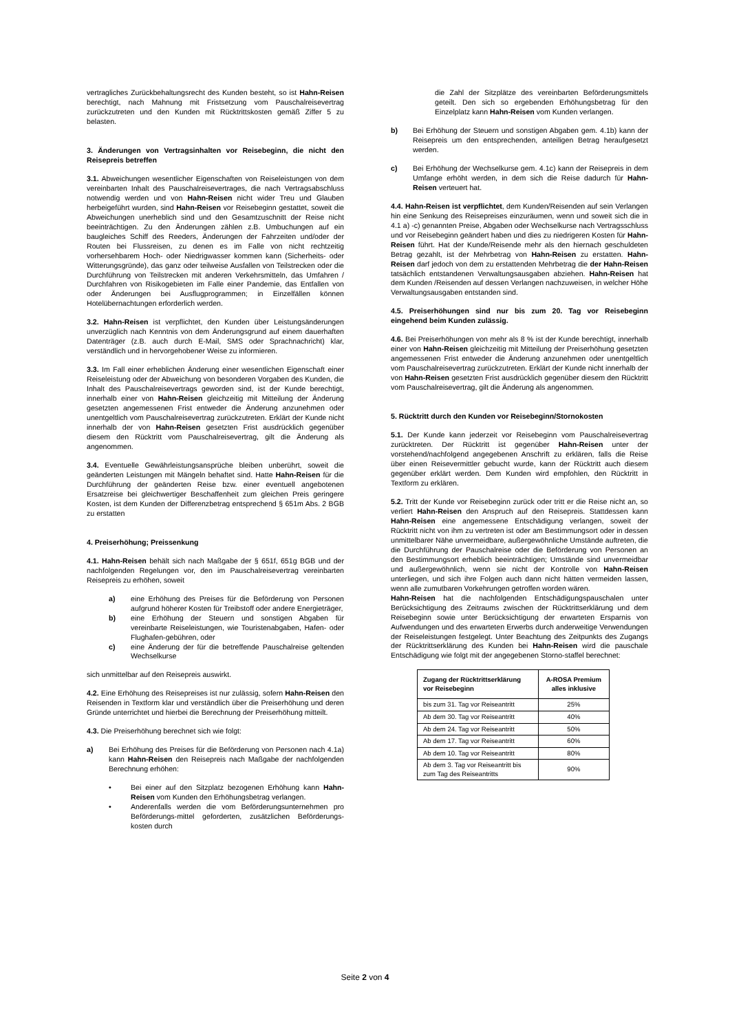vertragliches Zurückbehaltungsrecht des Kunden besteht, so ist Hahn-Reisen berechtigt, nach Mahnung mit Fristsetzung vom Pauschalreisevertrag zurückzutreten und den Kunden mit Rücktrittskosten gemäß Ziffer 5 zu belasten.
3. Änderungen von Vertragsinhalten vor Reisebeginn, die nicht den Reisepreis betreffen
3.1. Abweichungen wesentlicher Eigenschaften von Reiseleistungen von dem vereinbarten Inhalt des Pauschalreisevertrages, die nach Vertragsabschluss notwendig werden und von Hahn-Reisen nicht wider Treu und Glauben herbeigeführt wurden, sind Hahn-Reisen vor Reisebeginn gestattet, soweit die Abweichungen unerheblich sind und den Gesamtzuschnitt der Reise nicht beeinträchtigen. Zu den Änderungen zählen z.B. Umbuchungen auf ein baugleiches Schiff des Reeders, Änderungen der Fahrzeiten und/oder der Routen bei Flussreisen, zu denen es im Falle von nicht rechtzeitig vorhersehbarem Hoch- oder Niedrigwasser kommen kann (Sicherheits- oder Witterungsgründe), das ganz oder teilweise Ausfallen von Teilstrecken oder die Durchführung von Teilstrecken mit anderen Verkehrsmitteln, das Umfahren / Durchfahren von Risikogebieten im Falle einer Pandemie, das Entfallen von oder Änderungen bei Ausflugprogrammen; in Einzelfällen können Hotelübernachtungen erforderlich werden.
3.2. Hahn-Reisen ist verpflichtet, den Kunden über Leistungsänderungen unverzüglich nach Kenntnis von dem Änderungsgrund auf einem dauerhaften Datenträger (z.B. auch durch E-Mail, SMS oder Sprachnachricht) klar, verständlich und in hervorgehobener Weise zu informieren.
3.3. Im Fall einer erheblichen Änderung einer wesentlichen Eigenschaft einer Reiseleistung oder der Abweichung von besonderen Vorgaben des Kunden, die Inhalt des Pauschalreisevertrags geworden sind, ist der Kunde berechtigt, innerhalb einer von Hahn-Reisen gleichzeitig mit Mitteilung der Änderung gesetzten angemessenen Frist entweder die Änderung anzunehmen oder unentgeltlich vom Pauschalreisevertrag zurückzutreten. Erklärt der Kunde nicht innerhalb der von Hahn-Reisen gesetzten Frist ausdrücklich gegenüber diesem den Rücktritt vom Pauschalreisevertrag, gilt die Änderung als angenommen.
3.4. Eventuelle Gewährleistungsansprüche bleiben unberührt, soweit die geänderten Leistungen mit Mängeln behaftet sind. Hatte Hahn-Reisen für die Durchführung der geänderten Reise bzw. einer eventuell angebotenen Ersatzreise bei gleichwertiger Beschaffenheit zum gleichen Preis geringere Kosten, ist dem Kunden der Differenzbetrag entsprechend § 651m Abs. 2 BGB zu erstatten
4. Preiserhöhung; Preissenkung
4.1. Hahn-Reisen behält sich nach Maßgabe der § 651f, 651g BGB und der nachfolgenden Regelungen vor, den im Pauschalreisevertrag vereinbarten Reisepreis zu erhöhen, soweit
a) eine Erhöhung des Preises für die Beförderung von Personen aufgrund höherer Kosten für Treibstoff oder andere Energieträger,
b) eine Erhöhung der Steuern und sonstigen Abgaben für vereinbarte Reiseleistungen, wie Touristenabgaben, Hafen- oder Flughafen-gebühren, oder
c) eine Änderung der für die betreffende Pauschalreise geltenden Wechselkurse
sich unmittelbar auf den Reisepreis auswirkt.
4.2. Eine Erhöhung des Reisepreises ist nur zulässig, sofern Hahn-Reisen den Reisenden in Textform klar und verständlich über die Preiserhöhung und deren Gründe unterrichtet und hierbei die Berechnung der Preiserhöhung mitteilt.
4.3. Die Preiserhöhung berechnet sich wie folgt:
a) Bei Erhöhung des Preises für die Beförderung von Personen nach 4.1a) kann Hahn-Reisen den Reisepreis nach Maßgabe der nachfolgenden Berechnung erhöhen:
• Bei einer auf den Sitzplatz bezogenen Erhöhung kann Hahn-Reisen vom Kunden den Erhöhungsbetrag verlangen.
• Anderenfalls werden die vom Beförderungsunternehmen pro Beförderungs-mittel geforderten, zusätzlichen Beförderungs-kosten durch
die Zahl der Sitzplätze des vereinbarten Beförderungsmittels geteilt. Den sich so ergebenden Erhöhungsbetrag für den Einzelplatz kann Hahn-Reisen vom Kunden verlangen.
b) Bei Erhöhung der Steuern und sonstigen Abgaben gem. 4.1b) kann der Reisepreis um den entsprechenden, anteiligen Betrag heraufgesetzt werden.
c) Bei Erhöhung der Wechselkurse gem. 4.1c) kann der Reisepreis in dem Umfange erhöht werden, in dem sich die Reise dadurch für Hahn-Reisen verteuert hat.
4.4. Hahn-Reisen ist verpflichtet, dem Kunden/Reisenden auf sein Verlangen hin eine Senkung des Reisepreises einzuräumen, wenn und soweit sich die in 4.1 a) -c) genannten Preise, Abgaben oder Wechselkurse nach Vertragsschluss und vor Reisebeginn geändert haben und dies zu niedrigeren Kosten für Hahn-Reisen führt. Hat der Kunde/Reisende mehr als den hiernach geschuldeten Betrag gezahlt, ist der Mehrbetrag von Hahn-Reisen zu erstatten. Hahn-Reisen darf jedoch von dem zu erstattenden Mehrbetrag die der Hahn-Reisen tatsächlich entstandenen Verwaltungsausgaben abziehen. Hahn-Reisen hat dem Kunden /Reisenden auf dessen Verlangen nachzuweisen, in welcher Höhe Verwaltungsausgaben entstanden sind.
4.5. Preiserhöhungen sind nur bis zum 20. Tag vor Reisebeginn eingehend beim Kunden zulässig.
4.6. Bei Preiserhöhungen von mehr als 8 % ist der Kunde berechtigt, innerhalb einer von Hahn-Reisen gleichzeitig mit Mitteilung der Preiserhöhung gesetzten angemessenen Frist entweder die Änderung anzunehmen oder unentgeltlich vom Pauschalreisevertrag zurückzutreten. Erklärt der Kunde nicht innerhalb der von Hahn-Reisen gesetzten Frist ausdrücklich gegenüber diesem den Rücktritt vom Pauschalreisevertrag, gilt die Änderung als angenommen.
5. Rücktritt durch den Kunden vor Reisebeginn/Stornokosten
5.1. Der Kunde kann jederzeit vor Reisebeginn vom Pauschalreisevertrag zurücktreten. Der Rücktritt ist gegenüber Hahn-Reisen unter der vorstehend/nachfolgend angegebenen Anschrift zu erklären, falls die Reise über einen Reisevermittler gebucht wurde, kann der Rücktritt auch diesem gegenüber erklärt werden. Dem Kunden wird empfohlen, den Rücktritt in Textform zu erklären.
5.2. Tritt der Kunde vor Reisebeginn zurück oder tritt er die Reise nicht an, so verliert Hahn-Reisen den Anspruch auf den Reisepreis. Stattdessen kann Hahn-Reisen eine angemessene Entschädigung verlangen, soweit der Rücktritt nicht von ihm zu vertreten ist oder am Bestimmungsort oder in dessen unmittelbarer Nähe unvermeidbare, außergewöhnliche Umstände auftreten, die die Durchführung der Pauschalreise oder die Beförderung von Personen an den Bestimmungsort erheblich beeinträchtigen; Umstände sind unvermeidbar und außergewöhnlich, wenn sie nicht der Kontrolle von Hahn-Reisen unterliegen, und sich ihre Folgen auch dann nicht hätten vermeiden lassen, wenn alle zumutbaren Vorkehrungen getroffen worden wären.
Hahn-Reisen hat die nachfolgenden Entschädigungspauschalen unter Berücksichtigung des Zeitraums zwischen der Rücktrittserklärung und dem Reisebeginn sowie unter Berücksichtigung der erwarteten Ersparnis von Aufwendungen und des erwarteten Erwerbs durch anderweitige Verwendungen der Reiseleistungen festgelegt. Unter Beachtung des Zeitpunkts des Zugangs der Rücktrittserklärung des Kunden bei Hahn-Reisen wird die pauschale Entschädigung wie folgt mit der angegebenen Storno-staffel berechnet:
| Zugang der Rücktrittserklärung vor Reisebeginn | A-ROSA Premium alles inklusive |
| --- | --- |
| bis zum 31. Tag vor Reiseantritt | 25% |
| Ab dem 30. Tag vor Reiseantritt | 40% |
| Ab dem 24. Tag vor Reiseantritt | 50% |
| Ab dem 17. Tag vor Reiseantritt | 60% |
| Ab dem 10. Tag vor Reiseantritt | 80% |
| Ab dem 3. Tag vor Reiseantritt bis zum Tag des Reiseantritts | 90% |
Seite 2 von 4